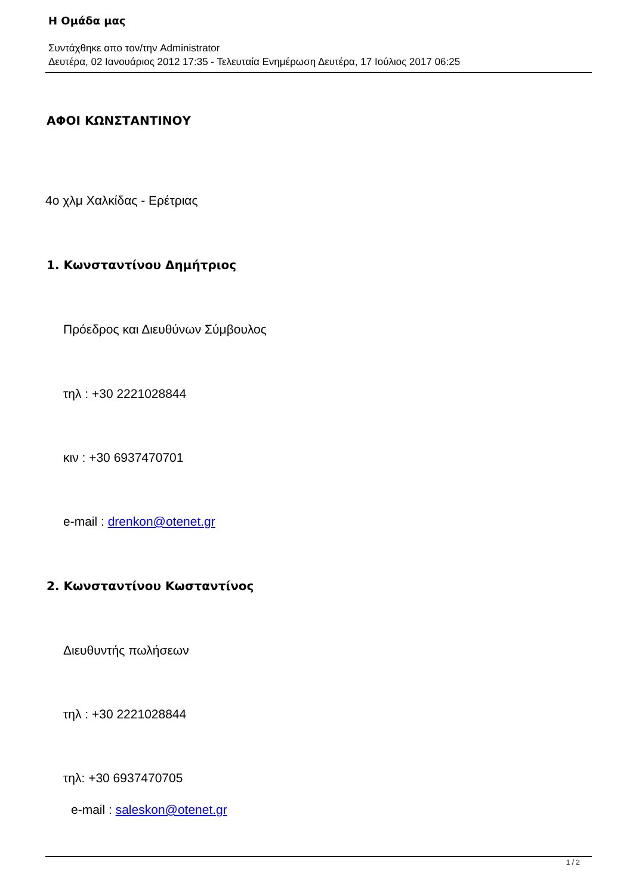Η Ομάδα μας
Συντάχθηκε απο τον/την Administrator
Δευτέρα, 02 Ιανουάριος 2012 17:35 - Τελευταία Ενημέρωση Δευτέρα, 17 Ιούλιος 2017 06:25
ΑΦΟΙ ΚΩΝΣΤΑΝΤΙΝΟΥ
4ο χλμ Χαλκίδας - Ερέτριας
1. Κωνσταντίνου Δημήτριος
Πρόεδρος και Διευθύνων Σύμβουλος
τηλ : +30 2221028844
κιν : +30 6937470701
e-mail : drenkon@otenet.gr
2. Κωνσταντίνου Κωσταντίνος
Διευθυντής πωλήσεων
τηλ : +30 2221028844
τηλ: +30 6937470705
e-mail : saleskon@otenet.gr
1 / 2